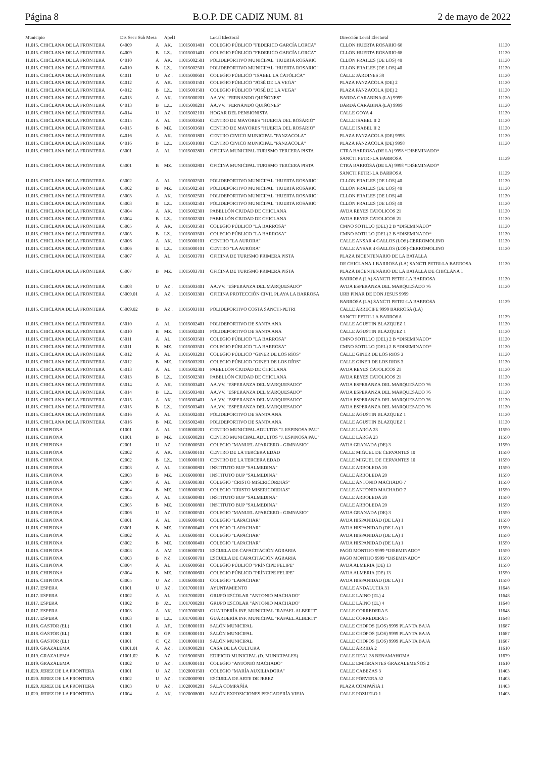Página 8 B.O.P. DE CADIZ NUM. 81 2 de mayo de 2022
| Municipio | Dis Secc Sub Mesa | | Apel1 | | Local Electoral | Dirección Local Electoral | |
| --- | --- | --- | --- | --- | --- | --- | --- |
| 11.015. CHICLANA DE LA FRONTERA | 04009 | A | AK. | 11015001401 | COLEGIO PÚBLICO "FEDERICO GARCÍA LORCA" | CLLON HUERTA ROSARIO 68 | 11130 |
| 11.015. CHICLANA DE LA FRONTERA | 04009 | B | LZ.. | 11015001401 | COLEGIO PÚBLICO "FEDERICO GARCÍA LORCA" | CLLON HUERTA ROSARIO 68 | 11130 |
| 11.015. CHICLANA DE LA FRONTERA | 04010 | A | AK. | 11015002501 | POLIDEPORTIVO MUNICIPAL "HUERTA ROSARIO" | CLLON FRAILES (DE LOS) 40 | 11130 |
| 11.015. CHICLANA DE LA FRONTERA | 04010 | B | LZ.. | 11015002501 | POLIDEPORTIVO MUNICIPAL "HUERTA ROSARIO" | CLLON FRAILES (DE LOS) 40 | 11130 |
| 11.015. CHICLANA DE LA FRONTERA | 04011 | U | AZ . | 11015000601 | COLEGIO PÚBLICO "ISABEL LA CATÓLICA" | CALLE JARDINES 38 | 11130 |
| 11.015. CHICLANA DE LA FRONTERA | 04012 | A | AK. | 11015001501 | COLEGIO PÚBLICO "JOSÉ DE LA VEGA" | PLAZA PANZACOLA (DE) 2 | 11130 |
| 11.015. CHICLANA DE LA FRONTERA | 04012 | B | LZ.. | 11015001501 | COLEGIO PÚBLICO "JOSÉ DE LA VEGA" | PLAZA PANZACOLA (DE) 2 | 11130 |
| 11.015. CHICLANA DE LA FRONTERA | 04013 | A | AK. | 11015000201 | AA.VV. "FERNANDO QUIÑONES" | BARDA CARABINA (LA) 9999 | 11130 |
| 11.015. CHICLANA DE LA FRONTERA | 04013 | B | LZ.. | 11015000201 | AA.VV. "FERNANDO QUIÑONES" | BARDA CARABINA (LA) 9999 | 11130 |
| 11.015. CHICLANA DE LA FRONTERA | 04014 | U | AZ . | 11015002101 | HOGAR DEL PENSIONISTA | CALLE GOYA 4 | 11130 |
| 11.015. CHICLANA DE LA FRONTERA | 04015 | A | AL. | 11015003601 | CENTRO DE MAYORES "HUERTA DEL ROSARIO" | CALLE ISABEL II 2 | 11130 |
| 11.015. CHICLANA DE LA FRONTERA | 04015 | B | MZ. | 11015003601 | CENTRO DE MAYORES "HUERTA DEL ROSARIO" | CALLE ISABEL II 2 | 11130 |
| 11.015. CHICLANA DE LA FRONTERA | 04016 | A | AK. | 11015001801 | CENTRO CIVICO MUNICIPAL "PANZACOLA" | PLAZA PANZACOLA (DE) 9998 | 11130 |
| 11.015. CHICLANA DE LA FRONTERA | 04016 | B | LZ.. | 11015001801 | CENTRO CIVICO MUNICIPAL "PANZACOLA" | PLAZA PANZACOLA (DE) 9998 | 11130 |
| 11.015. CHICLANA DE LA FRONTERA | 05001 | A | AL. | 11015002801 | OFICINA MUNICIPAL TURISMO TERCERA PISTA | CTRA BARROSA (DE LA) 9998 *DISEMINADO* | |
| | | | | | | SANCTI PETRI-LA BARROSA | 11139 |
| 11.015. CHICLANA DE LA FRONTERA | 05001 | B | MZ. | 11015002801 | OFICINA MUNICIPAL TURISMO TERCERA PISTA | CTRA BARROSA (DE LA) 9998 *DISEMINADO* | |
| | | | | | | SANCTI PETRI-LA BARROSA | 11139 |
| 11.015. CHICLANA DE LA FRONTERA | 05002 | A | AL. | 11015002501 | POLIDEPORTIVO MUNICIPAL "HUERTA ROSARIO" | CLLON FRAILES (DE LOS) 40 | 11130 |
| 11.015. CHICLANA DE LA FRONTERA | 05002 | B | MZ. | 11015002501 | POLIDEPORTIVO MUNICIPAL "HUERTA ROSARIO" | CLLON FRAILES (DE LOS) 40 | 11130 |
| 11.015. CHICLANA DE LA FRONTERA | 05003 | A | AK. | 11015002501 | POLIDEPORTIVO MUNICIPAL "HUERTA ROSARIO" | CLLON FRAILES (DE LOS) 40 | 11130 |
| 11.015. CHICLANA DE LA FRONTERA | 05003 | B | LZ.. | 11015002501 | POLIDEPORTIVO MUNICIPAL "HUERTA ROSARIO" | CLLON FRAILES (DE LOS) 40 | 11130 |
| 11.015. CHICLANA DE LA FRONTERA | 05004 | A | AK. | 11015002301 | PABELLÓN CIUDAD DE CHICLANA | AVDA REYES CATOLICOS 21 | 11130 |
| 11.015. CHICLANA DE LA FRONTERA | 05004 | B | LZ.. | 11015002301 | PABELLÓN CIUDAD DE CHICLANA | AVDA REYES CATOLICOS 21 | 11130 |
| 11.015. CHICLANA DE LA FRONTERA | 05005 | A | AK. | 11015003501 | COLEGIO PÚBLICO "LA BARROSA" | CMNO SOTILLO (DEL) 2 B *DISEMINADO* | 11130 |
| 11.015. CHICLANA DE LA FRONTERA | 05005 | B | LZ.. | 11015003501 | COLEGIO PÚBLICO "LA BARROSA" | CMNO SOTILLO (DEL) 2 B *DISEMINADO* | 11130 |
| 11.015. CHICLANA DE LA FRONTERA | 05006 | A | AK. | 11015000101 | CENTRO "LA AURORA" | CALLE ANSAR 4 GALLOS (LOS)-CERROMOLINO | 11130 |
| 11.015. CHICLANA DE LA FRONTERA | 05006 | B | LZ.. | 11015000101 | CENTRO "LA AURORA" | CALLE ANSAR 4 GALLOS (LOS)-CERROMOLINO | 11130 |
| 11.015. CHICLANA DE LA FRONTERA | 05007 | A | AL. | 11015003701 | OFICINA DE TURISMO PRIMERA PISTA | PLAZA BICENTENARIO DE LA BATALLA | |
| | | | | | | DE CHICLANA 1 BARROSA (LA) SANCTI PETRI-LA BARROSA | 11130 |
| 11.015. CHICLANA DE LA FRONTERA | 05007 | B | MZ. | 11015003701 | OFICINA DE TURISMO PRIMERA PISTA | PLAZA BICENTENARIO DE LA BATALLA DE CHICLANA 1 | |
| | | | | | | BARROSA (LA) SANCTI PETRI-LA BARROSA | 11130 |
| 11.015. CHICLANA DE LA FRONTERA | 05008 | U | AZ . | 11015003401 | AA.VV. "ESPERANZA DEL MARQUESADO" | AVDA ESPERANZA DEL MARQUESADO 76 | 11130 |
| 11.015. CHICLANA DE LA FRONTERA | 05009.01 | A | AZ . | 11015003301 | OFICINA PROTECCIÓN CIVIL PLAYA LA BARROSA | URB PINAR DE DON JESUS 9999 | |
| | | | | | | BARROSA (LA) SANCTI PETRI-LA BARROSA | 11139 |
| 11.015. CHICLANA DE LA FRONTERA | 05009.02 | B | AZ . | 11015003101 | POLIDEPORTIVO COSTA SANCTI-PETRI | CALLE ARRECIFE 9999 BARROSA (LA) | |
| | | | | | | SANCTI PETRI-LA BARROSA | 11139 |
| 11.015. CHICLANA DE LA FRONTERA | 05010 | A | AL. | 11015002401 | POLIDEPORTIVO DE SANTA ANA | CALLE AGUSTIN BLAZQUEZ 1 | 11130 |
| 11.015. CHICLANA DE LA FRONTERA | 05010 | B | MZ. | 11015002401 | POLIDEPORTIVO DE SANTA ANA | CALLE AGUSTIN BLAZQUEZ 1 | 11130 |
| 11.015. CHICLANA DE LA FRONTERA | 05011 | A | AL. | 11015003501 | COLEGIO PÚBLICO "LA BARROSA" | CMNO SOTILLO (DEL) 2 B *DISEMINADO* | 11130 |
| 11.015. CHICLANA DE LA FRONTERA | 05011 | B | MZ. | 11015003501 | COLEGIO PÚBLICO "LA BARROSA" | CMNO SOTILLO (DEL) 2 B *DISEMINADO* | 11130 |
| 11.015. CHICLANA DE LA FRONTERA | 05012 | A | AL. | 11015003201 | COLEGIO PÚBLICO "GINER DE LOS RÍOS" | CALLE GINER DE LOS RIOS 3 | 11130 |
| 11.015. CHICLANA DE LA FRONTERA | 05012 | B | MZ. | 11015003201 | COLEGIO PÚBLICO "GINER DE LOS RÍOS" | CALLE GINER DE LOS RIOS 3 | 11130 |
| 11.015. CHICLANA DE LA FRONTERA | 05013 | A | AL. | 11015002301 | PABELLÓN CIUDAD DE CHICLANA | AVDA REYES CATOLICOS 21 | 11130 |
| 11.015. CHICLANA DE LA FRONTERA | 05013 | B | LZ.. | 11015002301 | PABELLÓN CIUDAD DE CHICLANA | AVDA REYES CATOLICOS 21 | 11130 |
| 11.015. CHICLANA DE LA FRONTERA | 05014 | A | AK. | 11015003401 | AA.VV. "ESPERANZA DEL MARQUESADO" | AVDA ESPERANZA DEL MARQUESADO 76 | 11130 |
| 11.015. CHICLANA DE LA FRONTERA | 05014 | B | LZ.. | 11015003401 | AA.VV. "ESPERANZA DEL MARQUESADO" | AVDA ESPERANZA DEL MARQUESADO 76 | 11130 |
| 11.015. CHICLANA DE LA FRONTERA | 05015 | A | AK. | 11015003401 | AA.VV. "ESPERANZA DEL MARQUESADO" | AVDA ESPERANZA DEL MARQUESADO 76 | 11130 |
| 11.015. CHICLANA DE LA FRONTERA | 05015 | B | LZ.. | 11015003401 | AA.VV. "ESPERANZA DEL MARQUESADO" | AVDA ESPERANZA DEL MARQUESADO 76 | 11130 |
| 11.015. CHICLANA DE LA FRONTERA | 05016 | A | AL. | 11015002401 | POLIDEPORTIVO DE SANTA ANA | CALLE AGUSTIN BLAZQUEZ 1 | 11130 |
| 11.015. CHICLANA DE LA FRONTERA | 05016 | B | MZ. | 11015002401 | POLIDEPORTIVO DE SANTA ANA | CALLE AGUSTIN BLAZQUEZ 1 | 11130 |
| 11.016. CHIPIONA | 01001 | A | AL. | 11016000201 | CENTRO MUNICIPAL ADULTOS "J. ESPINOSA PAU" | CALLE LARGA 23 | 11550 |
| 11.016. CHIPIONA | 01001 | B | MZ. | 11016000201 | CENTRO MUNICIPAL ADULTOS "J. ESPINOSA PAU" | CALLE LARGA 23 | 11550 |
| 11.016. CHIPIONA | 02001 | U | AZ . | 11016000501 | COLEGIO "MANUEL APARCERO - GIMNASIO" | AVDA GRANADA (DE) 3 | 11550 |
| 11.016. CHIPIONA | 02002 | A | AK. | 11016000101 | CENTRO DE LA TERCERA EDAD | CALLE MIGUEL DE CERVANTES 10 | 11550 |
| 11.016. CHIPIONA | 02002 | B | LZ.. | 11016000101 | CENTRO DE LA TERCERA EDAD | CALLE MIGUEL DE CERVANTES 10 | 11550 |
| 11.016. CHIPIONA | 02003 | A | AL. | 11016000801 | INSTITUTO BUP "SALMEDINA" | CALLE ARBOLEDA 20 | 11550 |
| 11.016. CHIPIONA | 02003 | B | MZ. | 11016000801 | INSTITUTO BUP "SALMEDINA" | CALLE ARBOLEDA 20 | 11550 |
| 11.016. CHIPIONA | 02004 | A | AL. | 11016000301 | COLEGIO "CRISTO MISERICORDIAS" | CALLE ANTONIO MACHADO 7 | 11550 |
| 11.016. CHIPIONA | 02004 | B | MZ. | 11016000301 | COLEGIO "CRISTO MISERICORDIAS" | CALLE ANTONIO MACHADO 7 | 11550 |
| 11.016. CHIPIONA | 02005 | A | AL. | 11016000801 | INSTITUTO BUP "SALMEDINA" | CALLE ARBOLEDA 20 | 11550 |
| 11.016. CHIPIONA | 02005 | B | MZ. | 11016000801 | INSTITUTO BUP "SALMEDINA" | CALLE ARBOLEDA 20 | 11550 |
| 11.016. CHIPIONA | 02006 | U | AZ . | 11016000501 | COLEGIO "MANUEL APARCERO - GIMNASIO" | AVDA GRANADA (DE) 3 | 11550 |
| 11.016. CHIPIONA | 03001 | A | AL. | 11016000401 | COLEGIO "LAPACHAR" | AVDA HISPANIDAD (DE LA) 1 | 11550 |
| 11.016. CHIPIONA | 03001 | B | MZ. | 11016000401 | COLEGIO "LAPACHAR" | AVDA HISPANIDAD (DE LA) 1 | 11550 |
| 11.016. CHIPIONA | 03002 | A | AL. | 11016000401 | COLEGIO "LAPACHAR" | AVDA HISPANIDAD (DE LA) 1 | 11550 |
| 11.016. CHIPIONA | 03002 | B | MZ. | 11016000401 | COLEGIO "LAPACHAR" | AVDA HISPANIDAD (DE LA) 1 | 11550 |
| 11.016. CHIPIONA | 03003 | A | AM | 11016000701 | ESCUELA DE CAPACITACIÓN AGRARIA | PAGO MONTIJO 9999 *DISEMINADO* | 11550 |
| 11.016. CHIPIONA | 03003 | B | NZ. | 11016000701 | ESCUELA DE CAPACITACIÓN AGRARIA | PAGO MONTIJO 9999 *DISEMINADO* | 11550 |
| 11.016. CHIPIONA | 03004 | A | AL. | 11016000601 | COLEGIO PÚBLICO "PRÍNCIPE FELIPE" | AVDA ALMERIA (DE) 13 | 11550 |
| 11.016. CHIPIONA | 03004 | B | MZ. | 11016000601 | COLEGIO PÚBLICO "PRÍNCIPE FELIPE" | AVDA ALMERIA (DE) 13 | 11550 |
| 11.016. CHIPIONA | 03005 | U | AZ . | 11016000401 | COLEGIO "LAPACHAR" | AVDA HISPANIDAD (DE LA) 1 | 11550 |
| 11.017. ESPERA | 01001 | U | AZ . | 11017000101 | AYUNTAMIENTO | CALLE ANDALUCIA 31 | 11648 |
| 11.017. ESPERA | 01002 | A | AI. | 11017000201 | GRUPO ESCOLAR "ANTONIO MACHADO" | CALLE LAINO (EL) 4 | 11648 |
| 11.017. ESPERA | 01002 | B | JZ.. | 11017000201 | GRUPO ESCOLAR "ANTONIO MACHADO" | CALLE LAINO (EL) 4 | 11648 |
| 11.017. ESPERA | 01003 | A | AK. | 11017000301 | GUARDERÍA INF. MUNICIPAL "RAFAEL ALBERTI" | CALLE CORREDERA 5 | 11648 |
| 11.017. ESPERA | 01003 | B | LZ.. | 11017000301 | GUARDERÍA INF. MUNICIPAL "RAFAEL ALBERTI" | CALLE CORREDERA 5 | 11648 |
| 11.018. GASTOR (EL) | 01001 | A | AF.. | 11018000101 | SALÓN MUNICIPAL | CALLE CHOPOS (LOS) 9999 PLANTA BAJA | 11687 |
| 11.018. GASTOR (EL) | 01001 | B | GP. | 11018000101 | SALÓN MUNICIPAL | CALLE CHOPOS (LOS) 9999 PLANTA BAJA | 11687 |
| 11.018. GASTOR (EL) | 01001 | C | QZ. | 11018000101 | SALÓN MUNICIPAL | CALLE CHOPOS (LOS) 9999 PLANTA BAJA | 11687 |
| 11.019. GRAZALEMA | 01001.01 | A | AZ . | 11019000201 | CASA DE LA CULTURA | CALLE ARRIBA 2 | 11610 |
| 11.019. GRAZALEMA | 01001.02 | B | AZ . | 11019000301 | EDIFICIO MUNICIPAL (D. MUNICIPALES) | CALLE REAL 38 BENAMAHOMA | 11679 |
| 11.019. GRAZALEMA | 01002 | U | AZ . | 11019000101 | COLEGIO "ANTONIO MACHADO" | CALLE EMIGRANTES GRAZALEMEÑOS 2 | 11610 |
| 11.020. JEREZ DE LA FRONTERA | 01001 | U | AZ . | 11020001501 | COLEGIO "MARÍA AUXILIADORA" | CALLE CABEZAS 3 | 11403 |
| 11.020. JEREZ DE LA FRONTERA | 01002 | U | AZ . | 11020000901 | ESCUELA DE ARTE DE JEREZ | CALLE PORVERA 52 | 11403 |
| 11.020. JEREZ DE LA FRONTERA | 01003 | U | AZ . | 11020008201 | SALA COMPAÑÍA | PLAZA COMPAÑIA 1 | 11403 |
| 11.020. JEREZ DE LA FRONTERA | 01004 | A | AK. | 11020008001 | SALÓN EXPOSICIONES PESCADERÍA VIEJA | CALLE POZUELO 1 | 11403 |